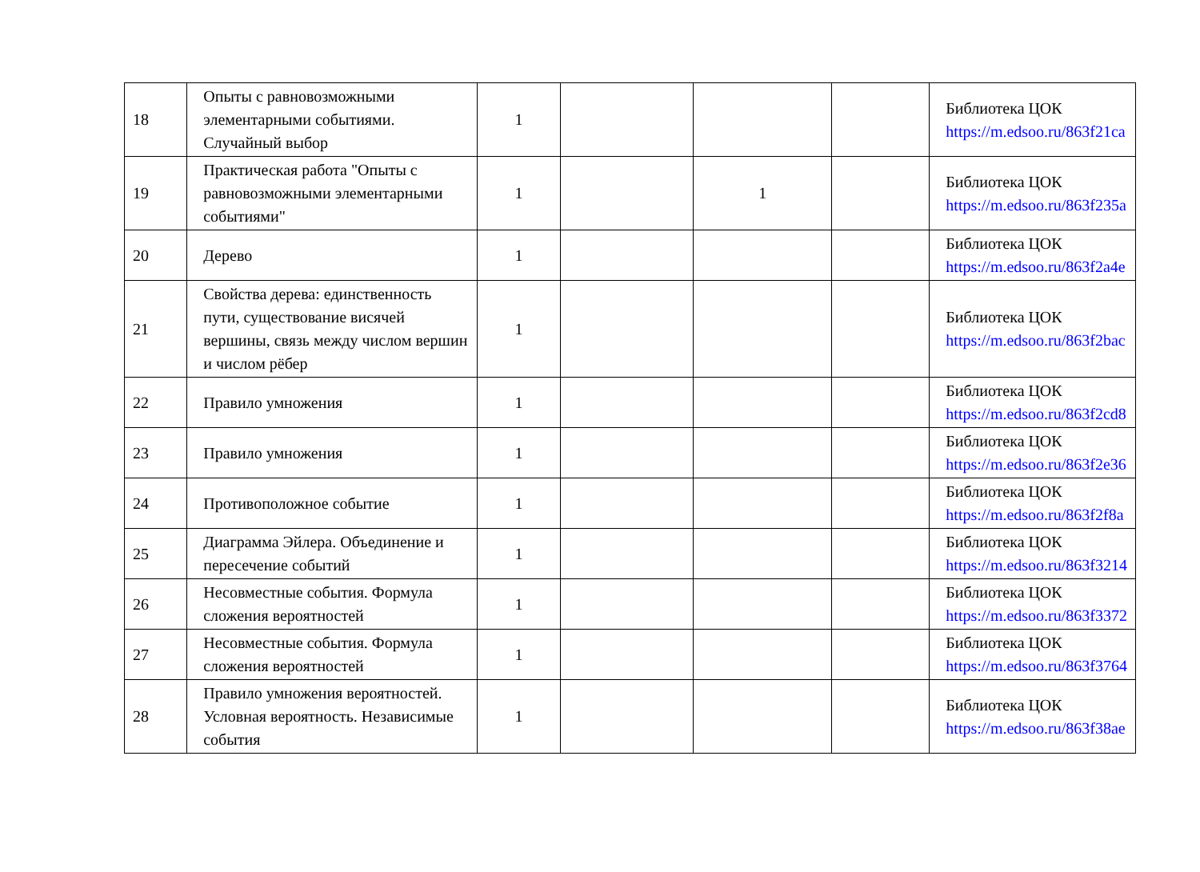| 18 | Опыты с равновозможными элементарными событиями. Случайный выбор | 1 | | | | Библиотека ЦОК https://m.edsoo.ru/863f21ca |
| 19 | Практическая работа "Опыты с равновозможными элементарными событиями" | 1 | | 1 | | Библиотека ЦОК https://m.edsoo.ru/863f235a |
| 20 | Дерево | 1 | | | | Библиотека ЦОК https://m.edsoo.ru/863f2a4e |
| 21 | Свойства дерева: единственность пути, существование висячей вершины, связь между числом вершин и числом рёбер | 1 | | | | Библиотека ЦОК https://m.edsoo.ru/863f2bac |
| 22 | Правило умножения | 1 | | | | Библиотека ЦОК https://m.edsoo.ru/863f2cd8 |
| 23 | Правило умножения | 1 | | | | Библиотека ЦОК https://m.edsoo.ru/863f2e36 |
| 24 | Противоположное событие | 1 | | | | Библиотека ЦОК https://m.edsoo.ru/863f2f8a |
| 25 | Диаграмма Эйлера. Объединение и пересечение событий | 1 | | | | Библиотека ЦОК https://m.edsoo.ru/863f3214 |
| 26 | Несовместные события. Формула сложения вероятностей | 1 | | | | Библиотека ЦОК https://m.edsoo.ru/863f3372 |
| 27 | Несовместные события. Формула сложения вероятностей | 1 | | | | Библиотека ЦОК https://m.edsoo.ru/863f3764 |
| 28 | Правило умножения вероятностей. Условная вероятность. Независимые события | 1 | | | | Библиотека ЦОК https://m.edsoo.ru/863f38ae |